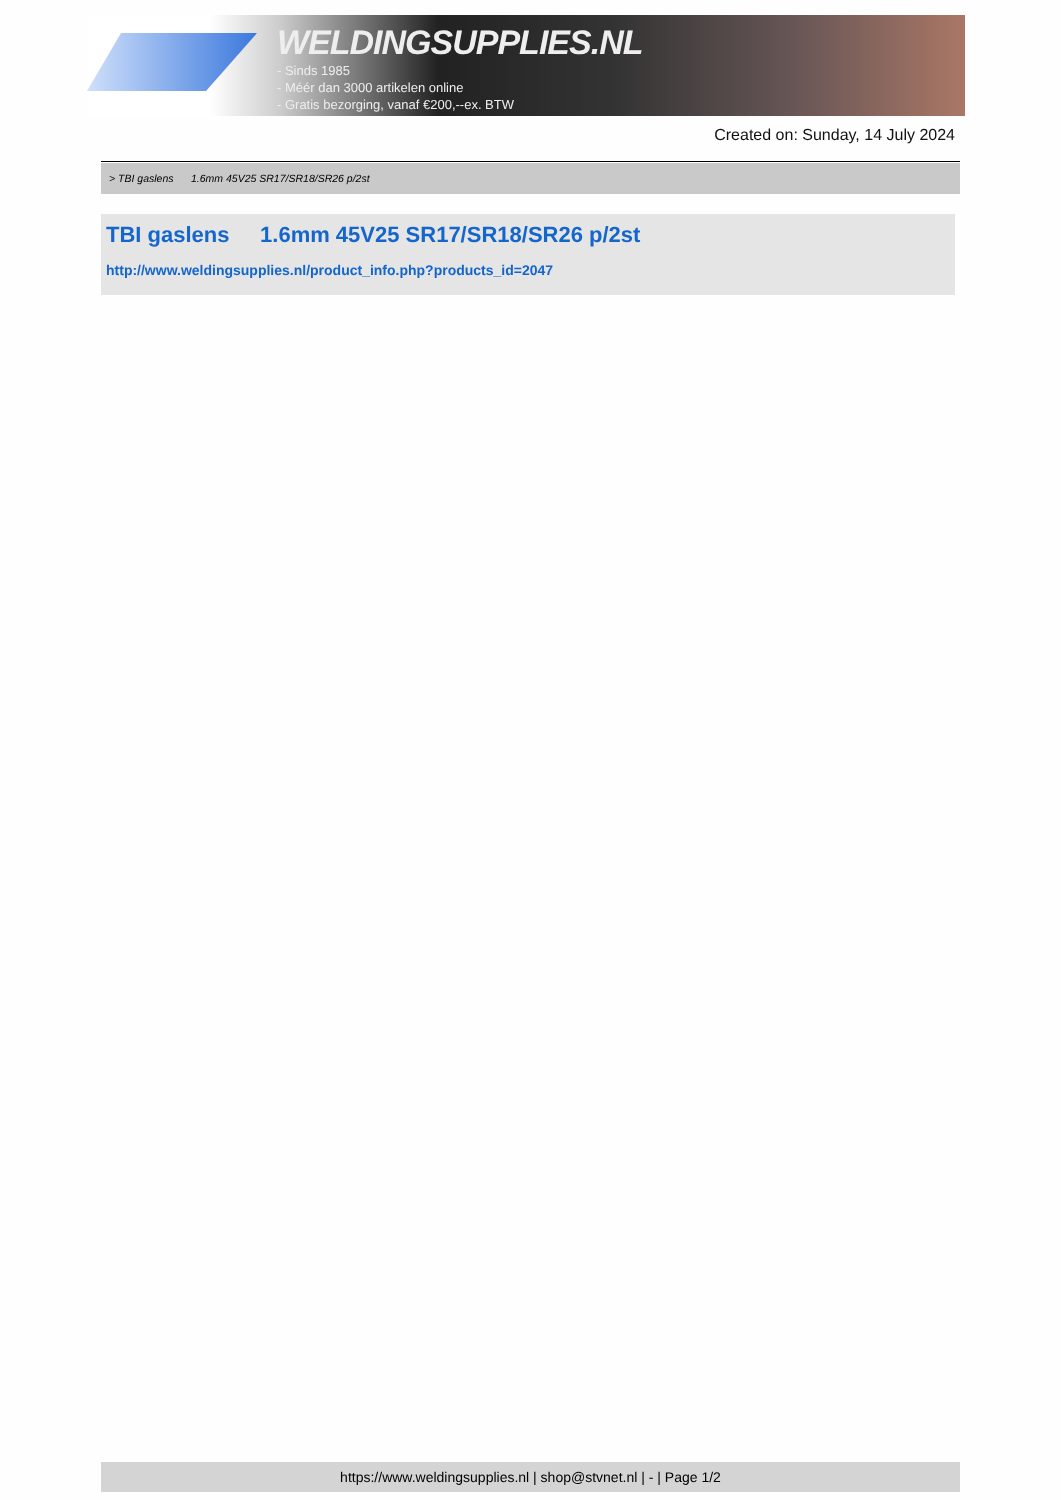WELDINGSUPPLIES.NL
- Sinds 1985
- Méér dan 3000 artikelen online
- Gratis bezorging, vanaf €200,--ex. BTW
Created on: Sunday, 14 July 2024
> TBI gaslens 1.6mm 45V25 SR17/SR18/SR26 p/2st
TBI gaslens 1.6mm 45V25 SR17/SR18/SR26 p/2st
http://www.weldingsupplies.nl/product_info.php?products_id=2047
https://www.weldingsupplies.nl | shop@stvnet.nl | - | Page 1/2